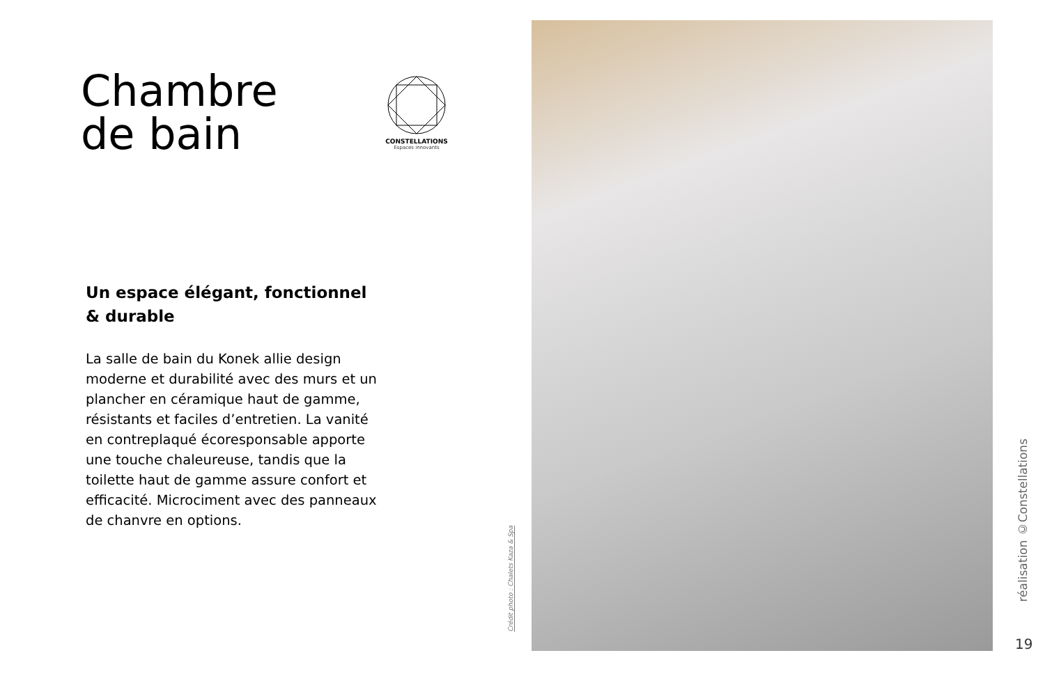Chambre
de bain
CONSTELLATIONS
Espaces innovants
Un espace élégant, fonctionnel & durable
La salle de bain du Konek allie design moderne et durabilité avec des murs et un plancher en céramique haut de gamme, résistants et faciles d’entretien. La vanité en contreplaqué écoresponsable apporte une touche chaleureuse, tandis que la toilette haut de gamme assure confort et efficacité. Microciment avec des panneaux de chanvre en options.
Crédit photo : Chalets Kaza & Spa
réalisation ©Constellations
19